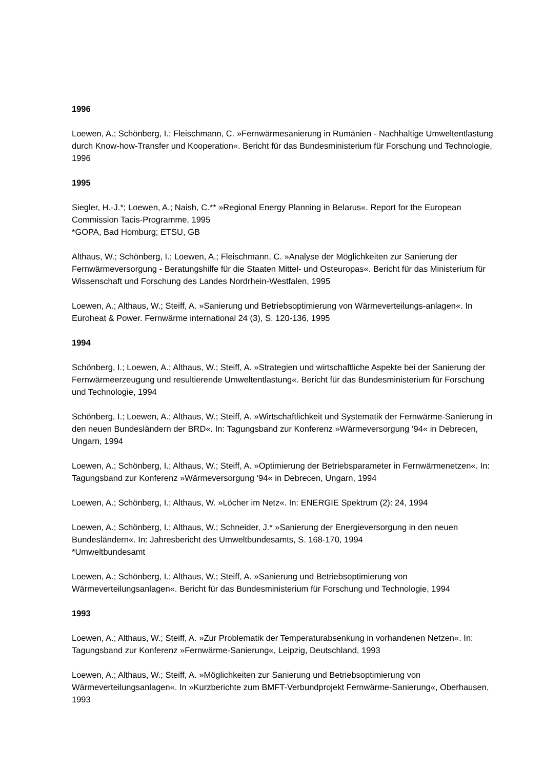1996
Loewen, A.; Schönberg, I.; Fleischmann, C. »Fernwärmesanierung in Rumänien - Nachhaltige Umweltentlastung durch Know-how-Transfer und Kooperation«. Bericht für das Bundesministerium für Forschung und Technologie, 1996
1995
Siegler, H.-J.*; Loewen, A.; Naish, C.** »Regional Energy Planning in Belarus«. Report for the European Commission Tacis-Programme, 1995
*GOPA, Bad Homburg; ETSU, GB
Althaus, W.; Schönberg, I.; Loewen, A.; Fleischmann, C. »Analyse der Möglichkeiten zur Sanierung der Fernwärmeversorgung - Beratungshilfe für die Staaten Mittel- und Osteuropas«. Bericht für das Ministerium für Wissenschaft und Forschung des Landes Nordrhein-Westfalen, 1995
Loewen, A.; Althaus, W.; Steiff, A. »Sanierung und Betriebsoptimierung von Wärmeverteilungs-anlagen«. In Euroheat & Power. Fernwärme international 24 (3), S. 120-136, 1995
1994
Schönberg, I.; Loewen, A.; Althaus, W.; Steiff, A. »Strategien und wirtschaftliche Aspekte bei der Sanierung der Fernwärmeerzeugung und resultierende Umweltentlastung«. Bericht für das Bundesministerium für Forschung und Technologie, 1994
Schönberg, I.; Loewen, A.; Althaus, W.; Steiff, A. »Wirtschaftlichkeit und Systematik der Fernwärme-Sanierung in den neuen Bundesländern der BRD«. In: Tagungsband zur Konferenz »Wärmeversorgung ‘94« in Debrecen, Ungarn, 1994
Loewen, A.; Schönberg, I.; Althaus, W.; Steiff, A. »Optimierung der Betriebsparameter in Fernwärmenetzen«. In: Tagungsband zur Konferenz »Wärmeversorgung ‘94« in Debrecen, Ungarn, 1994
Loewen, A.; Schönberg, I.; Althaus, W. »Löcher im Netz«. In: ENERGIE Spektrum (2): 24, 1994
Loewen, A.; Schönberg, I.; Althaus, W.; Schneider, J.* »Sanierung der Energieversorgung in den neuen Bundesländern«. In: Jahresbericht des Umweltbundesamts, S. 168-170, 1994
*Umweltbundesamt
Loewen, A.; Schönberg, I.; Althaus, W.; Steiff, A. »Sanierung und Betriebsoptimierung von Wärmeverteilungsanlagen«. Bericht für das Bundesministerium für Forschung und Technologie, 1994
1993
Loewen, A.; Althaus, W.; Steiff, A. »Zur Problematik der Temperaturabsenkung in vorhandenen Netzen«. In: Tagungsband zur Konferenz »Fernwärme-Sanierung«, Leipzig, Deutschland, 1993
Loewen, A.; Althaus, W.; Steiff, A. »Möglichkeiten zur Sanierung und Betriebsoptimierung von Wärmeverteilungsanlagen«. In »Kurzberichte zum BMFT-Verbundprojekt Fernwärme-Sanierung«, Oberhausen, 1993